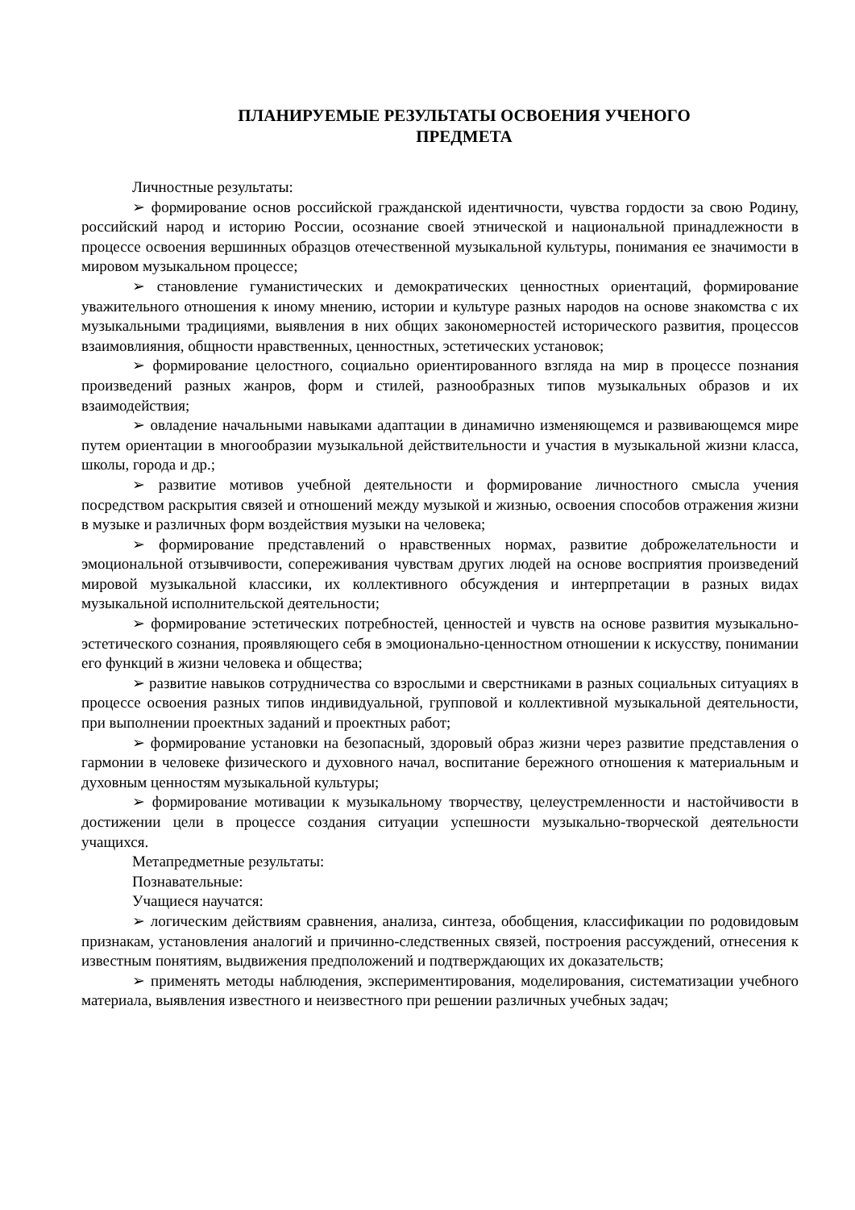ПЛАНИРУЕМЫЕ РЕЗУЛЬТАТЫ ОСВОЕНИЯ УЧЕНОГО
ПРЕДМЕТА
Личностные результаты:
➢ формирование основ российской гражданской идентичности, чувства гордости за свою Родину, российский народ и историю России, осознание своей этнической и национальной принадлежности в процессе освоения вершинных образцов отечественной музыкальной культуры, понимания ее значимости в мировом музыкальном процессе;
➢ становление гуманистических и демократических ценностных ориентаций, формирование уважительного отношения к иному мнению, истории и культуре разных народов на основе знакомства с их музыкальными традициями, выявления в них общих закономерностей исторического развития, процессов взаимовлияния, общности нравственных, ценностных, эстетических установок;
➢ формирование целостного, социально ориентированного взгляда на мир в процессе познания произведений разных жанров, форм и стилей, разнообразных типов музыкальных образов и их взаимодействия;
➢ овладение начальными навыками адаптации в динамично изменяющемся и развивающемся мире путем ориентации в многообразии музыкальной действительности и участия в музыкальной жизни класса, школы, города и др.;
➢ развитие мотивов учебной деятельности и формирование личностного смысла учения посредством раскрытия связей и отношений между музыкой и жизнью, освоения способов отражения жизни в музыке и различных форм воздействия музыки на человека;
➢ формирование представлений о нравственных нормах, развитие доброжелательности и эмоциональной отзывчивости, сопереживания чувствам других людей на основе восприятия произведений мировой музыкальной классики, их коллективного обсуждения и интерпретации в разных видах музыкальной исполнительской деятельности;
➢ формирование эстетических потребностей, ценностей и чувств на основе развития музыкально-эстетического сознания, проявляющего себя в эмоционально-ценностном отношении к искусству, понимании его функций в жизни человека и общества;
➢ развитие навыков сотрудничества со взрослыми и сверстниками в разных социальных ситуациях в процессе освоения разных типов индивидуальной, групповой и коллективной музыкальной деятельности, при выполнении проектных заданий и проектных работ;
➢ формирование установки на безопасный, здоровый образ жизни через развитие представления о гармонии в человеке физического и духовного начал, воспитание бережного отношения к материальным и духовным ценностям музыкальной культуры;
➢ формирование мотивации к музыкальному творчеству, целеустремленности и настойчивости в достижении цели в процессе создания ситуации успешности музыкально-творческой деятельности учащихся.
Метапредметные результаты:
Познавательные:
Учащиеся научатся:
➢ логическим действиям сравнения, анализа, синтеза, обобщения, классификации по родовидовым признакам, установления аналогий и причинно-следственных связей, построения рассуждений, отнесения к известным понятиям, выдвижения предположений и подтверждающих их доказательств;
➢ применять методы наблюдения, экспериментирования, моделирования, систематизации учебного материала, выявления известного и неизвестного при решении различных учебных задач;